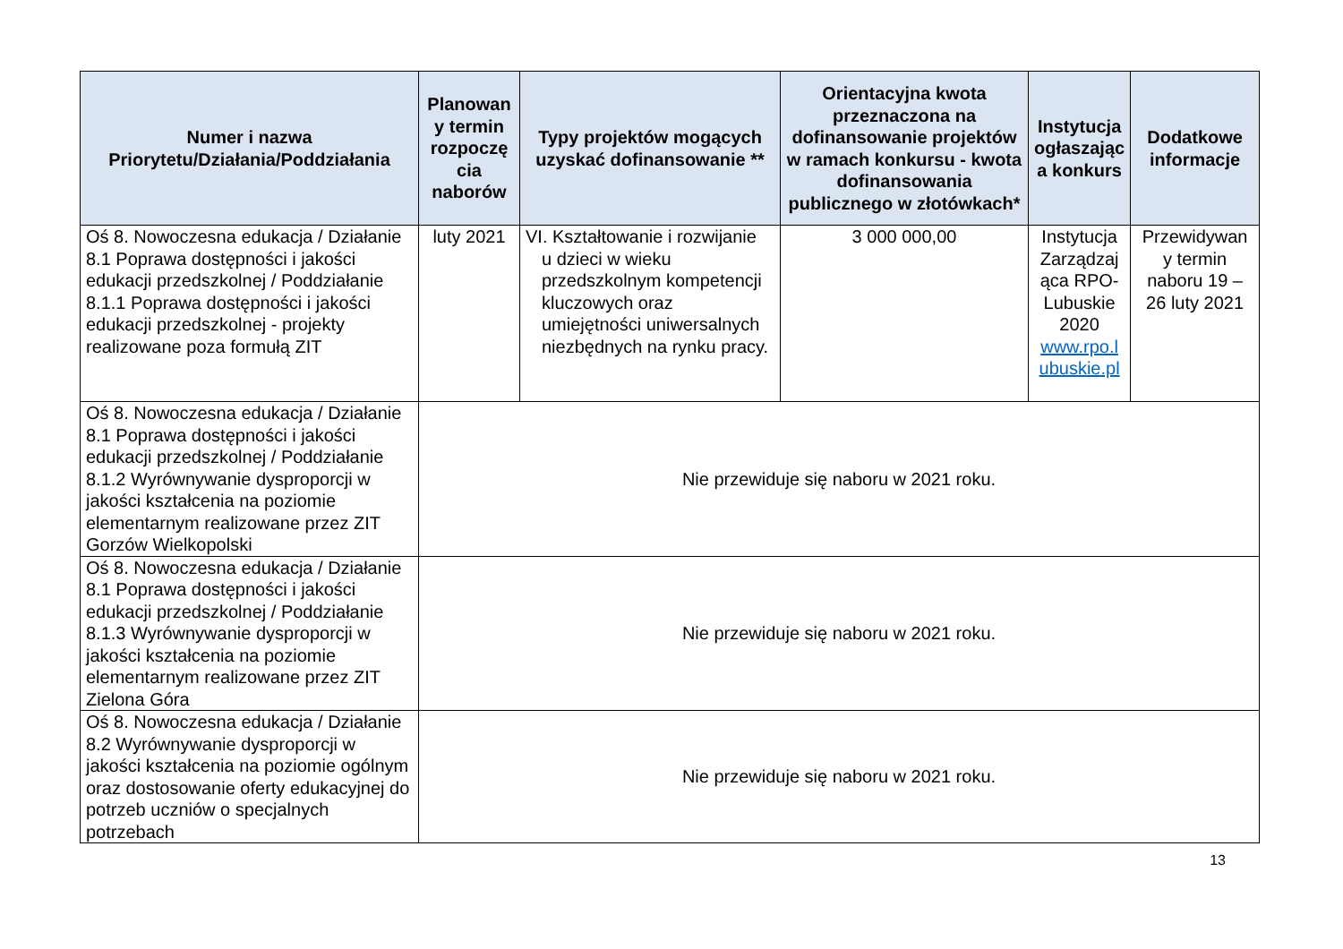| Numer i nazwa Priorytetu/Działania/Poddziałania | Planowan y termin rozpoczę cia naborów | Typy projektów mogących uzyskać dofinansowanie ** | Orientacyjna kwota przeznaczona na dofinansowanie projektów w ramach konkursu - kwota dofinansowania publicznego w złotówkach* | Instytucja ogłaszając a konkurs | Dodatkowe informacje |
| --- | --- | --- | --- | --- | --- |
| Oś 8. Nowoczesna edukacja / Działanie 8.1 Poprawa dostępności i jakości edukacji przedszkolnej / Poddziałanie 8.1.1 Poprawa dostępności i jakości edukacji przedszkolnej - projekty realizowane poza formułą ZIT | luty 2021 | VI. Kształtowanie i rozwijanie u dzieci w wieku przedszkolnym kompetencji kluczowych oraz umiejętności uniwersalnych niezbędnych na rynku pracy. | 3 000 000,00 | Instytucja Zarządzaj ąca RPO-Lubuskie 2020 www.rpo.l ubuskie.pl | Przewidywan y termin naboru 19 – 26 luty 2021 |
| Oś 8. Nowoczesna edukacja / Działanie 8.1 Poprawa dostępności i jakości edukacji przedszkolnej / Poddziałanie 8.1.2 Wyrównywanie dysproporcji w jakości kształcenia na poziomie elementarnym realizowane przez ZIT Gorzów Wielkopolski | Nie przewiduje się naboru w 2021 roku. | | | | |
| Oś 8. Nowoczesna edukacja / Działanie 8.1 Poprawa dostępności i jakości edukacji przedszkolnej / Poddziałanie 8.1.3 Wyrównywanie dysproporcji w jakości kształcenia na poziomie elementarnym realizowane przez ZIT Zielona Góra | Nie przewiduje się naboru w 2021 roku. | | | | |
| Oś 8. Nowoczesna edukacja / Działanie 8.2 Wyrównywanie dysproporcji w jakości kształcenia na poziomie ogólnym oraz dostosowanie oferty edukacyjnej do potrzeb uczniów o specjalnych potrzebach | Nie przewiduje się naboru w 2021 roku. | | | | |
13